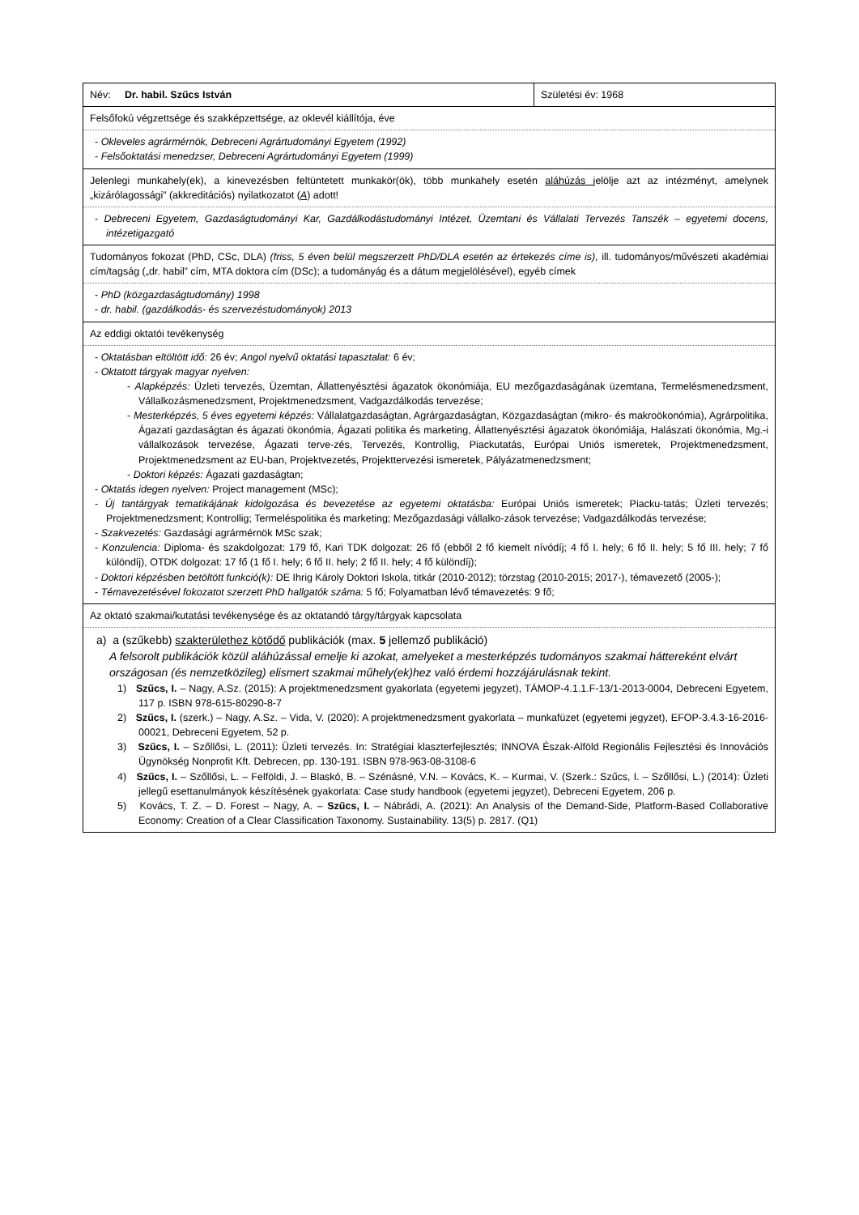| Név: Dr. habil. Szűcs István | Születési év: 1968 |
| Felsőfokú végzettsége és szakképzettsége, az oklevél kiállítója, éve | |
| - Okleveles agrármérnök, Debreceni Agrártudományi Egyetem (1992) - Felsőoktatási menedzser, Debreceni Agrártudományi Egyetem (1999) | |
| Jelenlegi munkahely(ek), a kinevezésben feltüntetett munkakör(ök), több munkahely esetén aláhúzás jelölje azt az intézményt, amelynek „kizárólagossági” (akkreditációs) nyilatkozatot ( A ) adott! | |
| - Debreceni Egyetem, Gazdaságtudományi Kar, Gazdálkodástudományi Intézet, Üzemtani és Vállalati Tervezés Tanszék – egyetemi docens, intézetigazgató | |
| Tudományos fokozat (PhD, CSc, DLA) (friss, 5 éven belül megszerzett PhD/DLA esetén az értekezés címe is), ill. tudományos/művészeti akadémiai cím/tagság („dr. habil” cím, MTA doktora cím (DSc); a tudományág és a dátum megjelölésével), egyéb címek | |
| - PhD (közgazdaságtudomány) 1998 - dr. habil. (gazdálkodás- és szervezéstudományok) 2013 | |
| Az eddigi oktatói tevékenység | |
| - Oktatásban eltöltött idő: 26 év; Angol nyelvű oktatási tapasztalat: 6 év; - Oktatott tárgyak magyar nyelven: - Alapképzés: Üzleti tervezés, Üzemtan, Állattenyésztési ágazatok ökonómiája, EU mezőgazdaságának üzemtana, Termelésmenedzsment, Vállalkozásmenedzsment, Projektmenedzsment, Vadgazdálkodás tervezése; - Mesterképzés, 5 éves egyetemi képzés: Vállalatgazdaságtan, Agrárgazdaságtan, Közgazdaságtan (mikro- és makroökonómia), Agrárpolitika, Ágazati gazdaságtan és ágazati ökonómia, Ágazati politika és marketing, Állattenyésztési ágazatok ökonómiája, Halászati ökonómia, Mg.-i vállalkozások tervezése, Ágazati terve-zés, Tervezés, Kontrollig, Piackutatás, Európai Uniós ismeretek, Projektmenedzsment, Projektmenedzsment az EU-ban, Projektvezetés, Projekttervezési ismeretek, Pályázatmenedzsment; - Doktori képzés: Ágazati gazdaságtan; - Oktatás idegen nyelven: Project management (MSc); - Új tantárgyak tematikájának kidolgozása és bevezetése az egyetemi oktatásba: Európai Uniós ismeretek; Piacku-tatás; Üzleti tervezés; Projektmenedzsment; Kontrollig; Termeléspolitika és marketing; Mezőgazdasági vállalko-zások tervezése; Vadgazdálkodás tervezése; - Szakvezetés: Gazdasági agrármérnök MSc szak; - Konzulencia: Diploma- és szakdolgozat: 179 fő, Kari TDK dolgozat: 26 fő (ebből 2 fő kiemelt nívódíj; 4 fő I. hely; 6 fő II. hely; 5 fő III. hely; 7 fő különdíj), OTDK dolgozat: 17 fő (1 fő I. hely; 6 fő II. hely; 2 fő II. hely; 4 fő különdíj); - Doktori képzésben betöltött funkció(k): DE Ihrig Károly Doktori Iskola, titkár (2010-2012); törzstag (2010-2015; 2017-), témavezető (2005-); - Témavezetésével fokozatot szerzett PhD hallgatók száma: 5 fő; Folyamatban lévő témavezetés: 9 fő; | |
| Az oktató szakmai/kutatási tevékenysége és az oktatandó tárgy/tárgyak kapcsolata | |
| a) a (szűkebb) szakterülethez kötődő publikációk (max. 5 jellemző publikáció) A felsorolt publikációk közül aláhúzással emelje ki azokat, amelyeket a mesterképzés tudományos szakmai háttereként elvárt országosan (és nemzetközileg) elismert szakmai műhely(ek)hez való érdemi hozzájárulásnak tekint. 1) Szűcs, I. – Nagy, A.Sz. (2015): A projektmenedzsment gyakorlata (egyetemi jegyzet), TÁMOP-4.1.1.F-13/1-2013-0004, Debreceni Egyetem, 117 p. ISBN 978-615-80290-8-7 2) Szűcs, I. (szerk.) – Nagy, A.Sz. – Vida, V. (2020): A projektmenedzsment gyakorlata – munkafüzet (egyetemi jegyzet), EFOP-3.4.3-16-2016-00021, Debreceni Egyetem, 52 p. 3) Szűcs, I. – Szőllősi, L. (2011): Üzleti tervezés. In: Stratégiai klaszterfejlesztés; INNOVA Észak-Alföld Regionális Fejlesztési és Innovációs Ügynökség Nonprofit Kft. Debrecen, pp. 130-191. ISBN 978-963-08-3108-6 4) Szűcs, I. – Szőllősi, L. – Felföldi, J. – Blaskó, B. – Szénásné, V.N. – Kovács, K. – Kurmai, V. (Szerk.: Szűcs, I. – Szőllősi, L.) (2014): Üzleti jellegű esettanulmányok készítésének gyakorlata: Case study handbook (egyetemi jegyzet), Debreceni Egyetem, 206 p. 5) Kovács, T. Z. – D. Forest – Nagy, A. – Szűcs, I. – Nábrádi, A. (2021): An Analysis of the Demand-Side, Platform-Based Collaborative Economy: Creation of a Clear Classification Taxonomy. Sustainability. 13(5) p. 2817. (Q1) | |